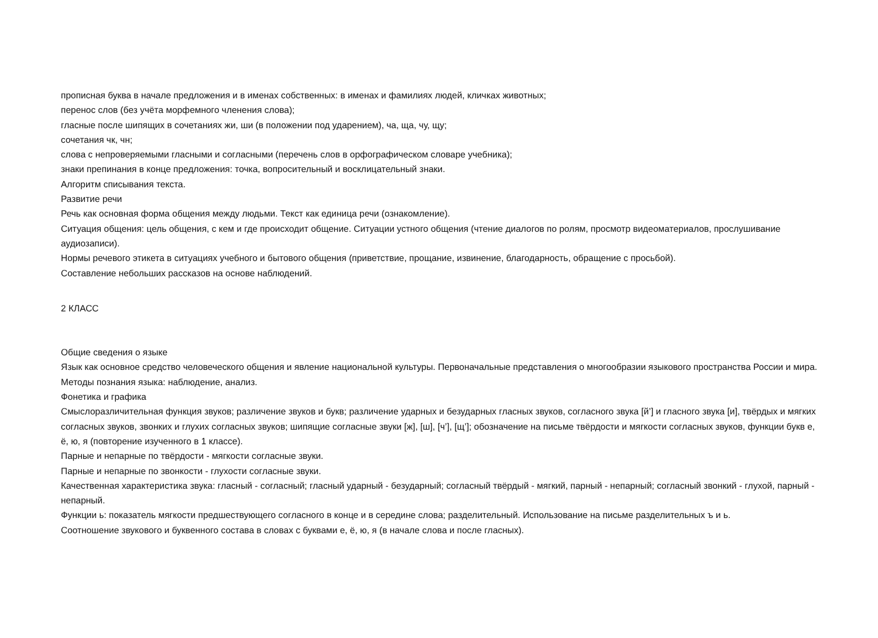прописная буква в начале предложения и в именах собственных: в именах и фамилиях людей, кличках животных;
перенос слов (без учёта морфемного членения слова);
гласные после шипящих в сочетаниях жи, ши (в положении под ударением), ча, ща, чу, щу;
сочетания чк, чн;
слова с непроверяемыми гласными и согласными (перечень слов в орфографическом словаре учебника);
знаки препинания в конце предложения: точка, вопросительный и восклицательный знаки.
Алгоритм списывания текста.
Развитие речи
Речь как основная форма общения между людьми. Текст как единица речи (ознакомление).
Ситуация общения: цель общения, с кем и где происходит общение. Ситуации устного общения (чтение диалогов по ролям, просмотр видеоматериалов, прослушивание аудиозаписи).
Нормы речевого этикета в ситуациях учебного и бытового общения (приветствие, прощание, извинение, благодарность, обращение с просьбой).
Составление небольших рассказов на основе наблюдений.
2 КЛАСС
Общие сведения о языке
Язык как основное средство человеческого общения и явление национальной культуры. Первоначальные представления о многообразии языкового пространства России и мира. Методы познания языка: наблюдение, анализ.
Фонетика и графика
Смыслоразличительная функция звуков; различение звуков и букв; различение ударных и безударных гласных звуков, согласного звука [й’] и гласного звука [и], твёрдых и мягких согласных звуков, звонких и глухих согласных звуков; шипящие согласные звуки [ж], [ш], [ч’], [щ’]; обозначение на письме твёрдости и мягкости согласных звуков, функции букв е, ё, ю, я (повторение изученного в 1 классе).
Парные и непарные по твёрдости - мягкости согласные звуки.
Парные и непарные по звонкости - глухости согласные звуки.
Качественная характеристика звука: гласный - согласный; гласный ударный - безударный; согласный твёрдый - мягкий, парный - непарный; согласный звонкий - глухой, парный - непарный.
Функции ь: показатель мягкости предшествующего согласного в конце и в середине слова; разделительный. Использование на письме разделительных ъ и ь.
Соотношение звукового и буквенного состава в словах с буквами е, ё, ю, я (в начале слова и после гласных).